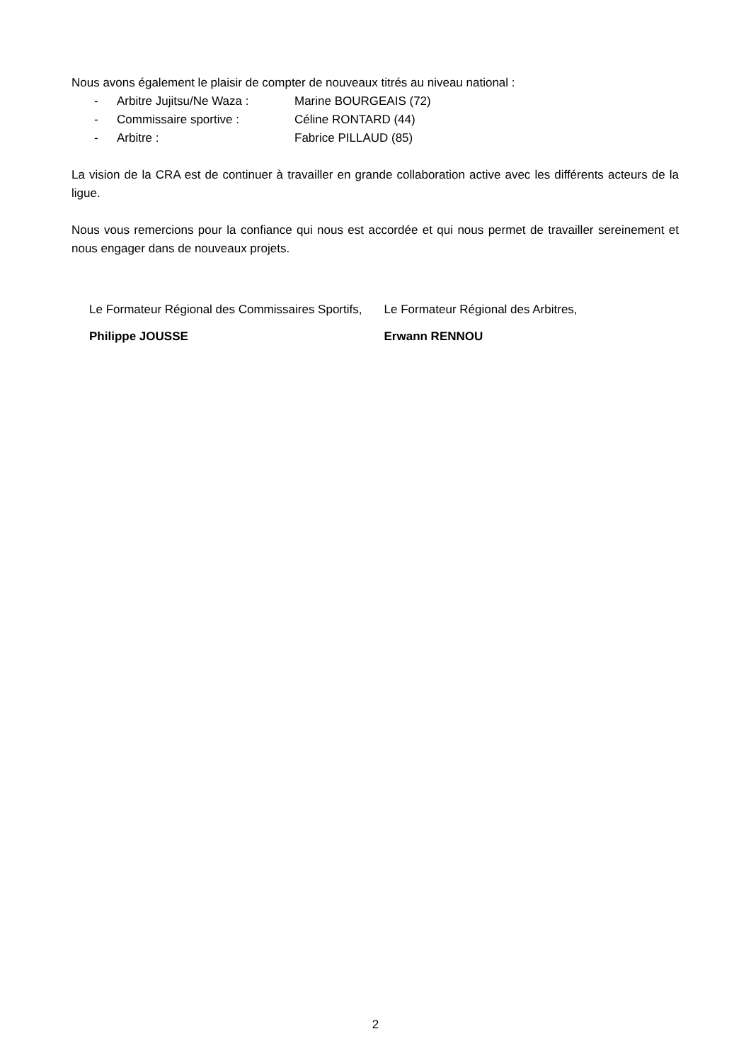Nous avons également le plaisir de compter de nouveaux titrés au niveau national :
- Arbitre Jujitsu/Ne Waza : Marine BOURGEAIS (72)
- Commissaire sportive : Céline RONTARD (44)
- Arbitre : Fabrice PILLAUD (85)
La vision de la CRA est de continuer à travailler en grande collaboration active avec les différents acteurs de la ligue.
Nous vous remercions pour la confiance qui nous est accordée et qui nous permet de travailler sereinement et nous engager dans de nouveaux projets.
Le Formateur Régional des Commissaires Sportifs,
Philippe JOUSSE
Le Formateur Régional des Arbitres,
Erwann RENNOU
2